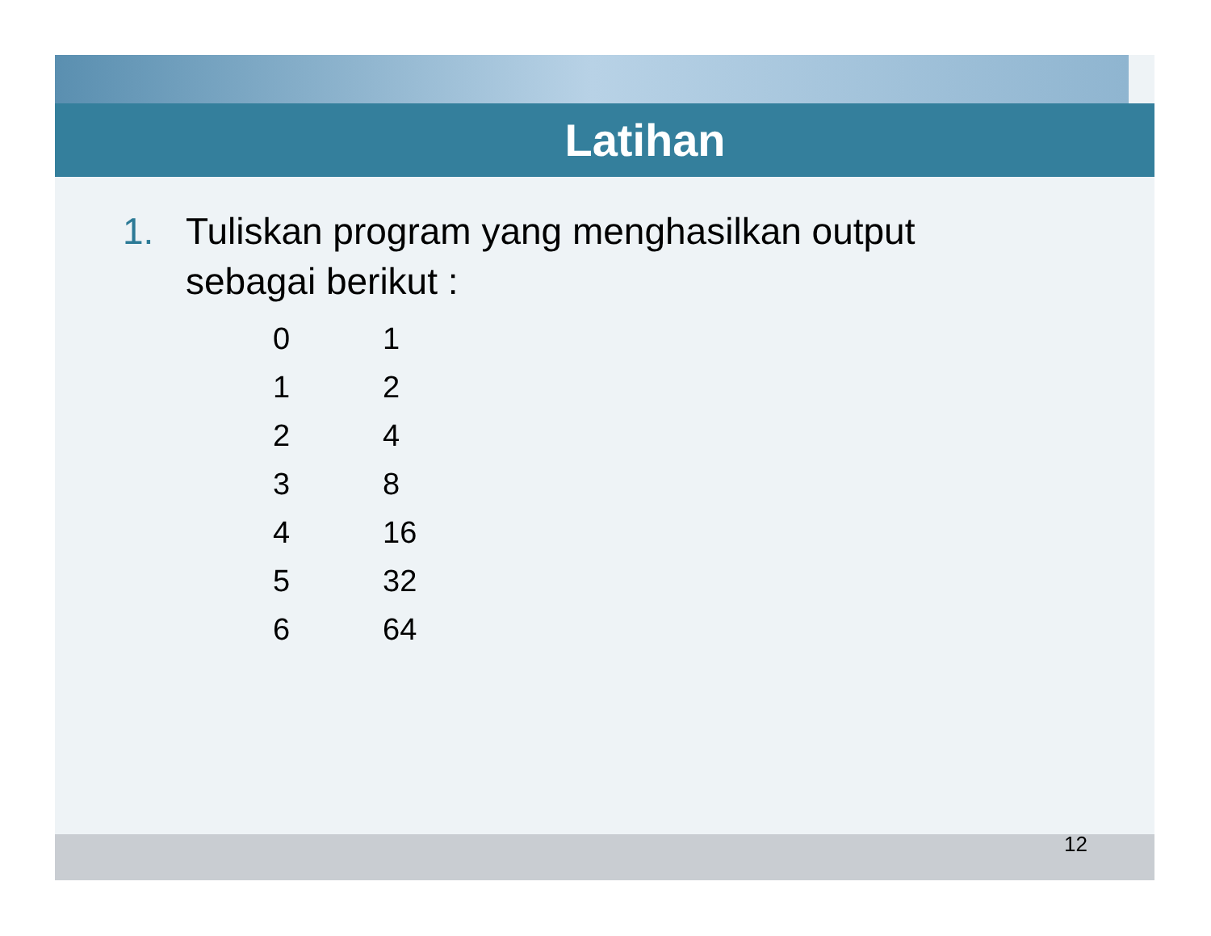Latihan
1. Tuliskan program yang menghasilkan output
sebagai berikut :
| 0 | 1 |
| 1 | 2 |
| 2 | 4 |
| 3 | 8 |
| 4 | 16 |
| 5 | 32 |
| 6 | 64 |
12